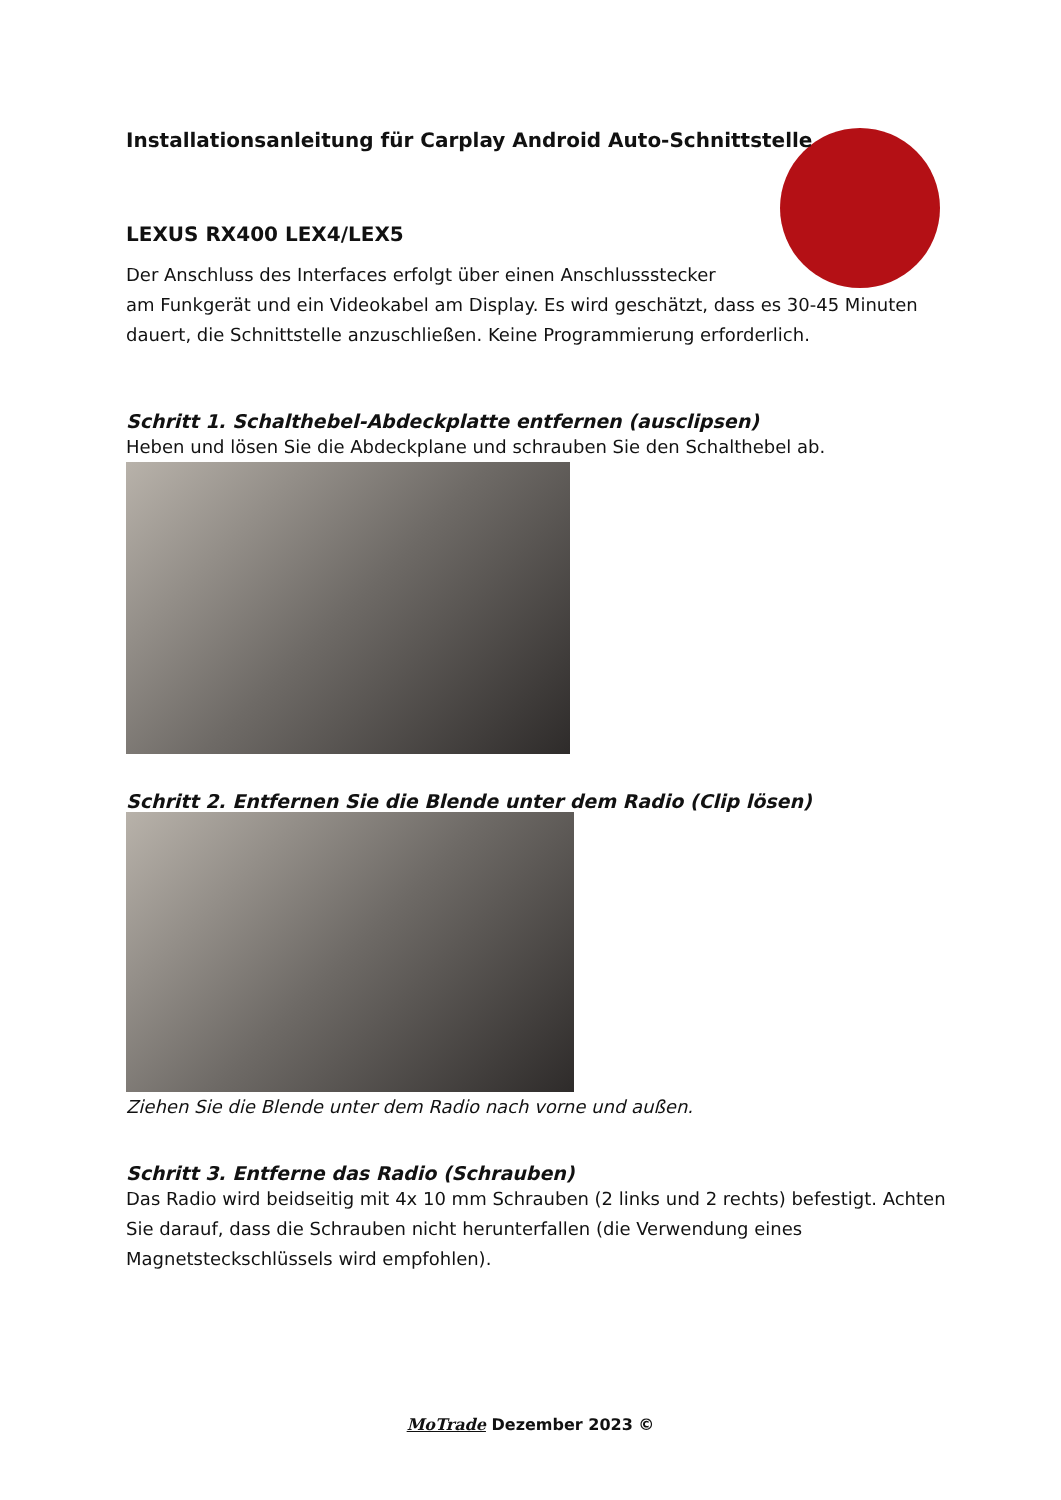Installationsanleitung für Carplay Android Auto-Schnittstelle
LEXUS RX400 LEX4/LEX5
Der Anschluss des Interfaces erfolgt über einen Anschlussstecker
am Funkgerät und ein Videokabel am Display. Es wird geschätzt, dass es 30-45 Minuten dauert, die Schnittstelle anzuschließen. Keine Programmierung erforderlich.
Schritt 1. Schalthebel-Abdeckplatte entfernen (ausclipsen)
Heben und lösen Sie die Abdeckplane und schrauben Sie den Schalthebel ab.
Schritt 2. Entfernen Sie die Blende unter dem Radio (Clip lösen)
Ziehen Sie die Blende unter dem Radio nach vorne und außen.
Schritt 3. Entferne das Radio (Schrauben)
Das Radio wird beidseitig mit 4x 10 mm Schrauben (2 links und 2 rechts) befestigt. Achten Sie darauf, dass die Schrauben nicht herunterfallen (die Verwendung eines Magnetsteckschlüssels wird empfohlen).
MoTrade Dezember 2023 ©